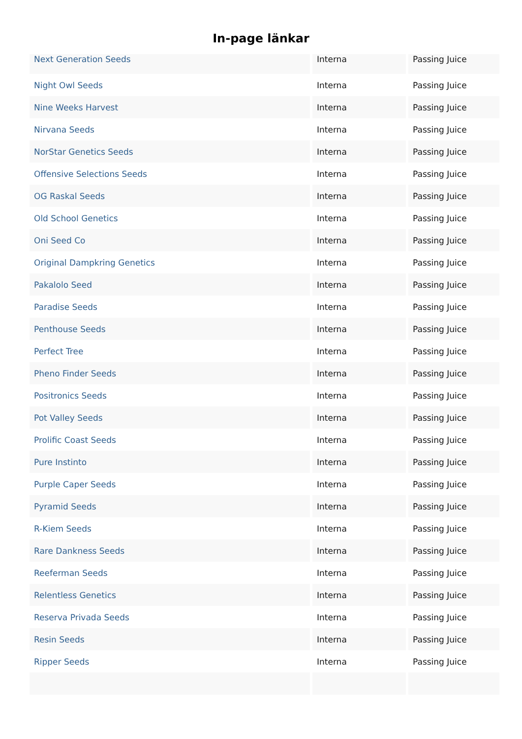In-page länkar
| Next Generation Seeds | Interna | Passing Juice |
| Night Owl Seeds | Interna | Passing Juice |
| Nine Weeks Harvest | Interna | Passing Juice |
| Nirvana Seeds | Interna | Passing Juice |
| NorStar Genetics Seeds | Interna | Passing Juice |
| Offensive Selections Seeds | Interna | Passing Juice |
| OG Raskal Seeds | Interna | Passing Juice |
| Old School Genetics | Interna | Passing Juice |
| Oni Seed Co | Interna | Passing Juice |
| Original Dampkring Genetics | Interna | Passing Juice |
| Pakalolo Seed | Interna | Passing Juice |
| Paradise Seeds | Interna | Passing Juice |
| Penthouse Seeds | Interna | Passing Juice |
| Perfect Tree | Interna | Passing Juice |
| Pheno Finder Seeds | Interna | Passing Juice |
| Positronics Seeds | Interna | Passing Juice |
| Pot Valley Seeds | Interna | Passing Juice |
| Prolific Coast Seeds | Interna | Passing Juice |
| Pure Instinto | Interna | Passing Juice |
| Purple Caper Seeds | Interna | Passing Juice |
| Pyramid Seeds | Interna | Passing Juice |
| R-Kiem Seeds | Interna | Passing Juice |
| Rare Dankness Seeds | Interna | Passing Juice |
| Reeferman Seeds | Interna | Passing Juice |
| Relentless Genetics | Interna | Passing Juice |
| Reserva Privada Seeds | Interna | Passing Juice |
| Resin Seeds | Interna | Passing Juice |
| Ripper Seeds | Interna | Passing Juice |